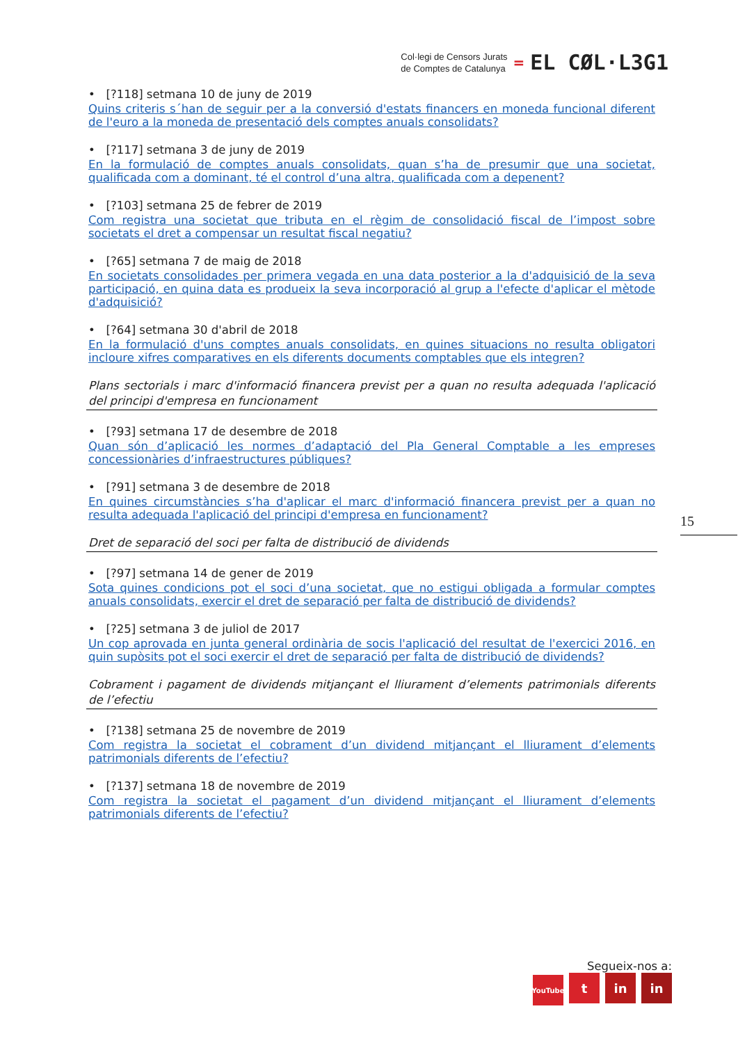Col·legi de Censors Jurats
de Comptes de Catalunya
= EL CØL·L3G1
• [?118] setmana 10 de juny de 2019
Quins criteris s´han de seguir per a la conversió d'estats financers en moneda funcional diferent de l'euro a la moneda de presentació dels comptes anuals consolidats?
• [?117] setmana 3 de juny de 2019
En la formulació de comptes anuals consolidats, quan s’ha de presumir que una societat, qualificada com a dominant, té el control d’una altra, qualificada com a depenent?
• [?103] setmana 25 de febrer de 2019
Com registra una societat que tributa en el règim de consolidació fiscal de l’impost sobre societats el dret a compensar un resultat fiscal negatiu?
• [?65] setmana 7 de maig de 2018
En societats consolidades per primera vegada en una data posterior a la d'adquisició de la seva participació, en quina data es produeix la seva incorporació al grup a l'efecte d'aplicar el mètode d'adquisició?
• [?64] setmana 30 d'abril de 2018
En la formulació d'uns comptes anuals consolidats, en quines situacions no resulta obligatori incloure xifres comparatives en els diferents documents comptables que els integren?
Plans sectorials i marc d'informació financera previst per a quan no resulta adequada l'aplicació del principi d'empresa en funcionament
• [?93] setmana 17 de desembre de 2018
Quan són d’aplicació les normes d’adaptació del Pla General Comptable a les empreses concessionàries d’infraestructures públiques?
• [?91] setmana 3 de desembre de 2018
En quines circumstàncies s’ha d'aplicar el marc d'informació financera previst per a quan no resulta adequada l'aplicació del principi d'empresa en funcionament?
Dret de separació del soci per falta de distribució de dividends
• [?97] setmana 14 de gener de 2019
Sota quines condicions pot el soci d’una societat, que no estigui obligada a formular comptes anuals consolidats, exercir el dret de separació per falta de distribució de dividends?
• [?25] setmana 3 de juliol de 2017
Un cop aprovada en junta general ordinària de socis l'aplicació del resultat de l'exercici 2016, en quin supòsits pot el soci exercir el dret de separació per falta de distribució de dividends?
Cobrament i pagament de dividends mitjançant el lliurament d’elements patrimonials diferents de l’efectiu
• [?138] setmana 25 de novembre de 2019
Com registra la societat el cobrament d’un dividend mitjançant el lliurament d’elements patrimonials diferents de l’efectiu?
• [?137] setmana 18 de novembre de 2019
Com registra la societat el pagament d’un dividend mitjançant el lliurament d’elements patrimonials diferents de l’efectiu?
15
Segueix-nos a:
YouTube t in in